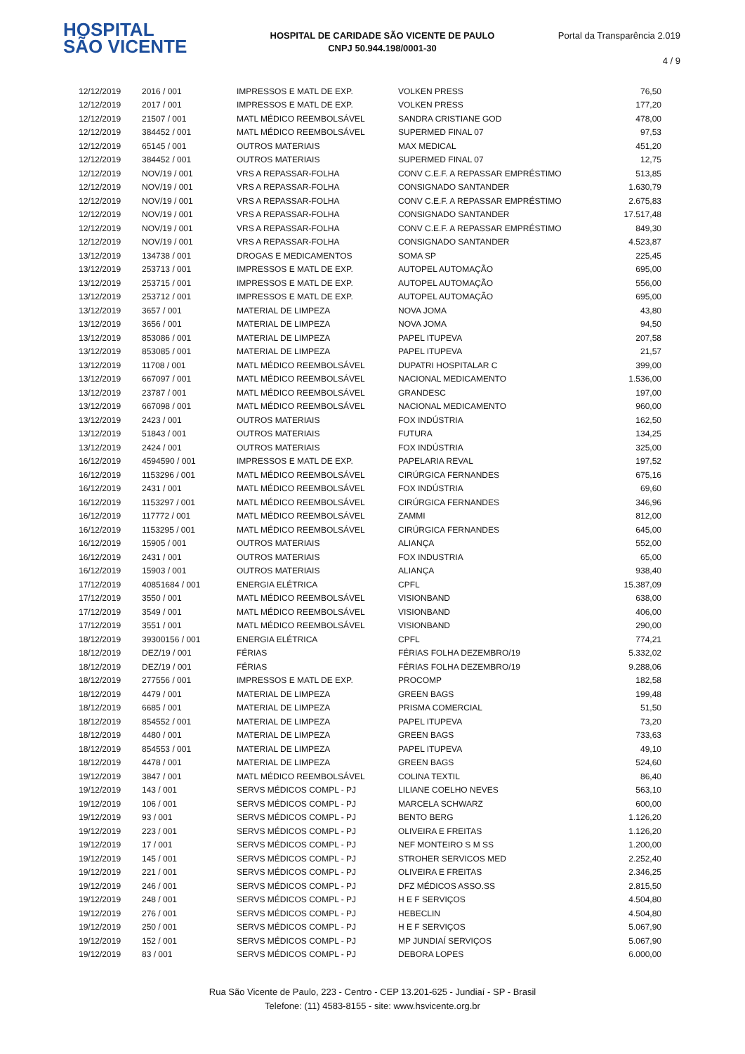HOSPITAL
SÃO VICENTE
HOSPITAL DE CARIDADE SÃO VICENTE DE PAULO
CNPJ 50.944.198/0001-30
Portal da Transparência 2.019
4 / 9
| 12/12/2019 | 2016 / 001 | IMPRESSOS E MATL DE EXP. | VOLKEN PRESS | 76,50 |
| 12/12/2019 | 2017 / 001 | IMPRESSOS E MATL DE EXP. | VOLKEN PRESS | 177,20 |
| 12/12/2019 | 21507 / 001 | MATL MÉDICO REEMBOLSÁVEL | SANDRA CRISTIANE GOD | 478,00 |
| 12/12/2019 | 384452 / 001 | MATL MÉDICO REEMBOLSÁVEL | SUPERMED FINAL 07 | 97,53 |
| 12/12/2019 | 65145 / 001 | OUTROS MATERIAIS | MAX MEDICAL | 451,20 |
| 12/12/2019 | 384452 / 001 | OUTROS MATERIAIS | SUPERMED FINAL 07 | 12,75 |
| 12/12/2019 | NOV/19 / 001 | VRS A REPASSAR-FOLHA | CONV C.E.F. A REPASSAR EMPRÉSTIMO | 513,85 |
| 12/12/2019 | NOV/19 / 001 | VRS A REPASSAR-FOLHA | CONSIGNADO SANTANDER | 1.630,79 |
| 12/12/2019 | NOV/19 / 001 | VRS A REPASSAR-FOLHA | CONV C.E.F. A REPASSAR EMPRÉSTIMO | 2.675,83 |
| 12/12/2019 | NOV/19 / 001 | VRS A REPASSAR-FOLHA | CONSIGNADO SANTANDER | 17.517,48 |
| 12/12/2019 | NOV/19 / 001 | VRS A REPASSAR-FOLHA | CONV C.E.F. A REPASSAR EMPRÉSTIMO | 849,30 |
| 12/12/2019 | NOV/19 / 001 | VRS A REPASSAR-FOLHA | CONSIGNADO SANTANDER | 4.523,87 |
| 13/12/2019 | 134738 / 001 | DROGAS E MEDICAMENTOS | SOMA SP | 225,45 |
| 13/12/2019 | 253713 / 001 | IMPRESSOS E MATL DE EXP. | AUTOPEL AUTOMAÇÃO | 695,00 |
| 13/12/2019 | 253715 / 001 | IMPRESSOS E MATL DE EXP. | AUTOPEL AUTOMAÇÃO | 556,00 |
| 13/12/2019 | 253712 / 001 | IMPRESSOS E MATL DE EXP. | AUTOPEL AUTOMAÇÃO | 695,00 |
| 13/12/2019 | 3657 / 001 | MATERIAL DE LIMPEZA | NOVA JOMA | 43,80 |
| 13/12/2019 | 3656 / 001 | MATERIAL DE LIMPEZA | NOVA JOMA | 94,50 |
| 13/12/2019 | 853086 / 001 | MATERIAL DE LIMPEZA | PAPEL ITUPEVA | 207,58 |
| 13/12/2019 | 853085 / 001 | MATERIAL DE LIMPEZA | PAPEL ITUPEVA | 21,57 |
| 13/12/2019 | 11708 / 001 | MATL MÉDICO REEMBOLSÁVEL | DUPATRI HOSPITALAR C | 399,00 |
| 13/12/2019 | 667097 / 001 | MATL MÉDICO REEMBOLSÁVEL | NACIONAL MEDICAMENTO | 1.536,00 |
| 13/12/2019 | 23787 / 001 | MATL MÉDICO REEMBOLSÁVEL | GRANDESC | 197,00 |
| 13/12/2019 | 667098 / 001 | MATL MÉDICO REEMBOLSÁVEL | NACIONAL MEDICAMENTO | 960,00 |
| 13/12/2019 | 2423 / 001 | OUTROS MATERIAIS | FOX INDÚSTRIA | 162,50 |
| 13/12/2019 | 51843 / 001 | OUTROS MATERIAIS | FUTURA | 134,25 |
| 13/12/2019 | 2424 / 001 | OUTROS MATERIAIS | FOX INDÚSTRIA | 325,00 |
| 16/12/2019 | 4594590 / 001 | IMPRESSOS E MATL DE EXP. | PAPELARIA REVAL | 197,52 |
| 16/12/2019 | 1153296 / 001 | MATL MÉDICO REEMBOLSÁVEL | CIRÚRGICA FERNANDES | 675,16 |
| 16/12/2019 | 2431 / 001 | MATL MÉDICO REEMBOLSÁVEL | FOX INDÚSTRIA | 69,60 |
| 16/12/2019 | 1153297 / 001 | MATL MÉDICO REEMBOLSÁVEL | CIRÚRGICA FERNANDES | 346,96 |
| 16/12/2019 | 117772 / 001 | MATL MÉDICO REEMBOLSÁVEL | ZAMMI | 812,00 |
| 16/12/2019 | 1153295 / 001 | MATL MÉDICO REEMBOLSÁVEL | CIRÚRGICA FERNANDES | 645,00 |
| 16/12/2019 | 15905 / 001 | OUTROS MATERIAIS | ALIANÇA | 552,00 |
| 16/12/2019 | 2431 / 001 | OUTROS MATERIAIS | FOX INDUSTRIA | 65,00 |
| 16/12/2019 | 15903 / 001 | OUTROS MATERIAIS | ALIANÇA | 938,40 |
| 17/12/2019 | 40851684 / 001 | ENERGIA ELÉTRICA | CPFL | 15.387,09 |
| 17/12/2019 | 3550 / 001 | MATL MÉDICO REEMBOLSÁVEL | VISIONBAND | 638,00 |
| 17/12/2019 | 3549 / 001 | MATL MÉDICO REEMBOLSÁVEL | VISIONBAND | 406,00 |
| 17/12/2019 | 3551 / 001 | MATL MÉDICO REEMBOLSÁVEL | VISIONBAND | 290,00 |
| 18/12/2019 | 39300156 / 001 | ENERGIA ELÉTRICA | CPFL | 774,21 |
| 18/12/2019 | DEZ/19 / 001 | FÉRIAS | FÉRIAS FOLHA DEZEMBRO/19 | 5.332,02 |
| 18/12/2019 | DEZ/19 / 001 | FÉRIAS | FÉRIAS FOLHA DEZEMBRO/19 | 9.288,06 |
| 18/12/2019 | 277556 / 001 | IMPRESSOS E MATL DE EXP. | PROCOMP | 182,58 |
| 18/12/2019 | 4479 / 001 | MATERIAL DE LIMPEZA | GREEN BAGS | 199,48 |
| 18/12/2019 | 6685 / 001 | MATERIAL DE LIMPEZA | PRISMA COMERCIAL | 51,50 |
| 18/12/2019 | 854552 / 001 | MATERIAL DE LIMPEZA | PAPEL ITUPEVA | 73,20 |
| 18/12/2019 | 4480 / 001 | MATERIAL DE LIMPEZA | GREEN BAGS | 733,63 |
| 18/12/2019 | 854553 / 001 | MATERIAL DE LIMPEZA | PAPEL ITUPEVA | 49,10 |
| 18/12/2019 | 4478 / 001 | MATERIAL DE LIMPEZA | GREEN BAGS | 524,60 |
| 19/12/2019 | 3847 / 001 | MATL MÉDICO REEMBOLSÁVEL | COLINA TEXTIL | 86,40 |
| 19/12/2019 | 143 / 001 | SERVS MÉDICOS COMPL - PJ | LILIANE COELHO NEVES | 563,10 |
| 19/12/2019 | 106 / 001 | SERVS MÉDICOS COMPL - PJ | MARCELA SCHWARZ | 600,00 |
| 19/12/2019 | 93 / 001 | SERVS MÉDICOS COMPL - PJ | BENTO BERG | 1.126,20 |
| 19/12/2019 | 223 / 001 | SERVS MÉDICOS COMPL - PJ | OLIVEIRA E FREITAS | 1.126,20 |
| 19/12/2019 | 17 / 001 | SERVS MÉDICOS COMPL - PJ | NEF MONTEIRO S M SS | 1.200,00 |
| 19/12/2019 | 145 / 001 | SERVS MÉDICOS COMPL - PJ | STROHER SERVICOS MED | 2.252,40 |
| 19/12/2019 | 221 / 001 | SERVS MÉDICOS COMPL - PJ | OLIVEIRA E FREITAS | 2.346,25 |
| 19/12/2019 | 246 / 001 | SERVS MÉDICOS COMPL - PJ | DFZ MÉDICOS ASSO.SS | 2.815,50 |
| 19/12/2019 | 248 / 001 | SERVS MÉDICOS COMPL - PJ | H E F SERVIÇOS | 4.504,80 |
| 19/12/2019 | 276 / 001 | SERVS MÉDICOS COMPL - PJ | HEBECLIN | 4.504,80 |
| 19/12/2019 | 250 / 001 | SERVS MÉDICOS COMPL - PJ | H E F SERVIÇOS | 5.067,90 |
| 19/12/2019 | 152 / 001 | SERVS MÉDICOS COMPL - PJ | MP JUNDIAÍ SERVIÇOS | 5.067,90 |
| 19/12/2019 | 83 / 001 | SERVS MÉDICOS COMPL - PJ | DEBORA LOPES | 6.000,00 |
Rua São Vicente de Paulo, 223 - Centro - CEP 13.201-625 - Jundiaí - SP - Brasil
Telefone: (11) 4583-8155 - site: www.hsvicente.org.br